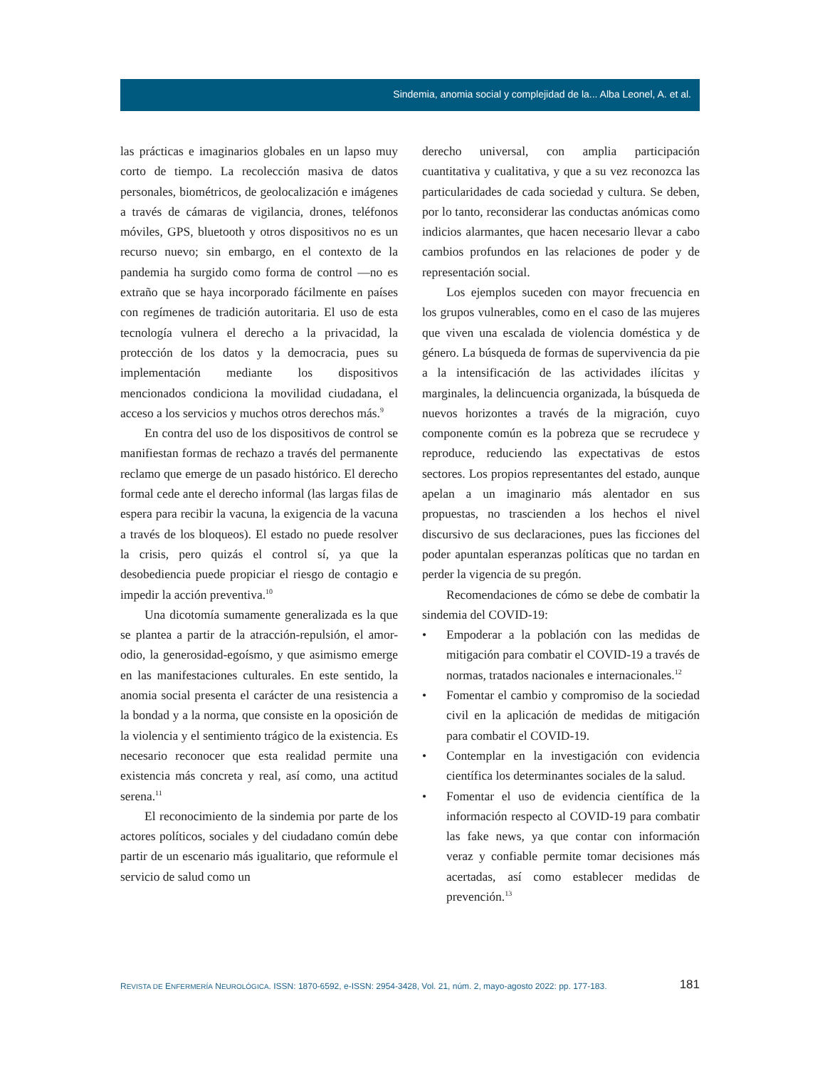Sindemia, anomia social y complejidad de la... Alba Leonel, A. et al.
las prácticas e imaginarios globales en un lapso muy corto de tiempo. La recolección masiva de datos personales, biométricos, de geolocalización e imágenes a través de cámaras de vigilancia, drones, teléfonos móviles, GPS, bluetooth y otros dispositivos no es un recurso nuevo; sin embargo, en el contexto de la pandemia ha surgido como forma de control —no es extraño que se haya incorporado fácilmente en países con regímenes de tradición autoritaria. El uso de esta tecnología vulnera el derecho a la privacidad, la protección de los datos y la democracia, pues su implementación mediante los dispositivos mencionados condiciona la movilidad ciudadana, el acceso a los servicios y muchos otros derechos más.<sup>9</sup>
En contra del uso de los dispositivos de control se manifiestan formas de rechazo a través del permanente reclamo que emerge de un pasado histórico. El derecho formal cede ante el derecho informal (las largas filas de espera para recibir la vacuna, la exigencia de la vacuna a través de los bloqueos). El estado no puede resolver la crisis, pero quizás el control sí, ya que la desobediencia puede propiciar el riesgo de contagio e impedir la acción preventiva.<sup>10</sup>
Una dicotomía sumamente generalizada es la que se plantea a partir de la atracción-repulsión, el amor-odio, la generosidad-egoísmo, y que asimismo emerge en las manifestaciones culturales. En este sentido, la anomia social presenta el carácter de una resistencia a la bondad y a la norma, que consiste en la oposición de la violencia y el sentimiento trágico de la existencia. Es necesario reconocer que esta realidad permite una existencia más concreta y real, así como, una actitud serena.<sup>11</sup>
El reconocimiento de la sindemia por parte de los actores políticos, sociales y del ciudadano común debe partir de un escenario más igualitario, que reformule el servicio de salud como un
derecho universal, con amplia participación cuantitativa y cualitativa, y que a su vez reconozca las particularidades de cada sociedad y cultura. Se deben, por lo tanto, reconsiderar las conductas anómicas como indicios alarmantes, que hacen necesario llevar a cabo cambios profundos en las relaciones de poder y de representación social.
Los ejemplos suceden con mayor frecuencia en los grupos vulnerables, como en el caso de las mujeres que viven una escalada de violencia doméstica y de género. La búsqueda de formas de supervivencia da pie a la intensificación de las actividades ilícitas y marginales, la delincuencia organizada, la búsqueda de nuevos horizontes a través de la migración, cuyo componente común es la pobreza que se recrudece y reproduce, reduciendo las expectativas de estos sectores. Los propios representantes del estado, aunque apelan a un imaginario más alentador en sus propuestas, no trascienden a los hechos el nivel discursivo de sus declaraciones, pues las ficciones del poder apuntalan esperanzas políticas que no tardan en perder la vigencia de su pregón.
Recomendaciones de cómo se debe de combatir la sindemia del COVID-19:
• Empoderar a la población con las medidas de mitigación para combatir el COVID-19 a través de normas, tratados nacionales e internacionales.<sup>12</sup>
• Fomentar el cambio y compromiso de la sociedad civil en la aplicación de medidas de mitigación para combatir el COVID-19.
• Contemplar en la investigación con evidencia científica los determinantes sociales de la salud.
• Fomentar el uso de evidencia científica de la información respecto al COVID-19 para combatir las fake news, ya que contar con información veraz y confiable permite tomar decisiones más acertadas, así como establecer medidas de prevención.<sup>13</sup>
REVISTA DE ENFERMERÍA NEUROLÓGICA. ISSN: 1870-6592, e-ISSN: 2954-3428, Vol. 21, núm. 2, mayo-agosto 2022: pp. 177-183. 181